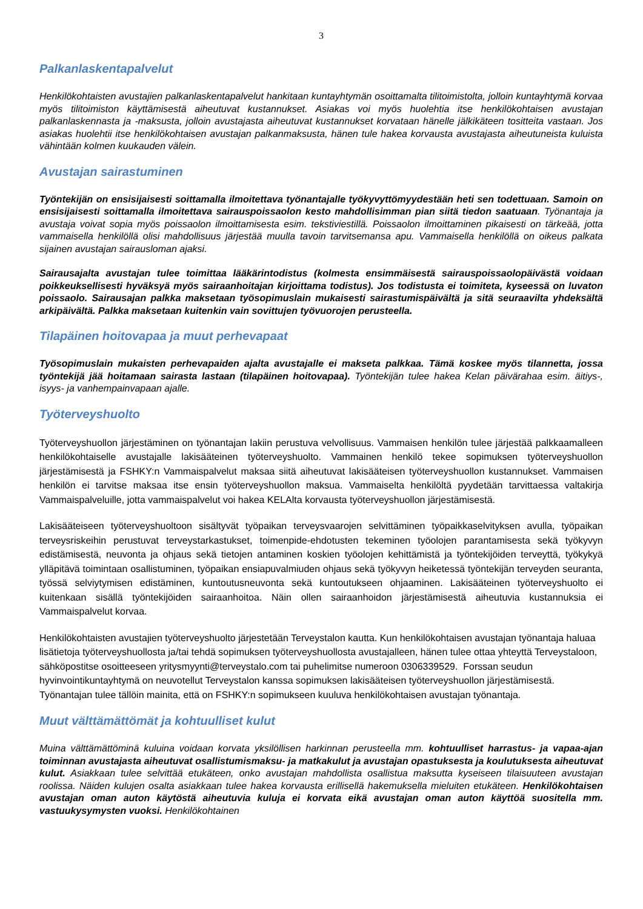3
Palkanlaskentapalvelut
Henkilökohtaisten avustajien palkanlaskentapalvelut hankitaan kuntayhtymän osoittamalta tilitoimistolta, jolloin kuntayhtymä korvaa myös tilitoimiston käyttämisestä aiheutuvat kustannukset. Asiakas voi myös huolehtia itse henkilökohtaisen avustajan palkanlaskennasta ja -maksusta, jolloin avustajasta aiheutuvat kustannukset korvataan hänelle jälkikäteen tositteita vastaan. Jos asiakas huolehtii itse henkilökohtaisen avustajan palkanmaksusta, hänen tule hakea korvausta avustajasta aiheutuneista kuluista vähintään kolmen kuukauden välein.
Avustajan sairastuminen
Työntekijän on ensisijaisesti soittamalla ilmoitettava työnantajalle työkyvyttömyydestään heti sen todettuaan. Samoin on ensisijaisesti soittamalla ilmoitettava sairauspoissaolon kesto mahdollisimman pian siitä tiedon saatuaan. Työnantaja ja avustaja voivat sopia myös poissaolon ilmoittamisesta esim. tekstiviestillä. Poissaolon ilmoittaminen pikaisesti on tärkeää, jotta vammaisella henkilöllä olisi mahdollisuus järjestää muulla tavoin tarvitsemansa apu. Vammaisella henkilöllä on oikeus palkata sijainen avustajan sairausloman ajaksi.
Sairausajalta avustajan tulee toimittaa lääkärintodistus (kolmesta ensimmäisestä sairauspoissaolopäivästä voidaan poikkeuksellisesti hyväksyä myös sairaanhoitajan kirjoittama todistus). Jos todistusta ei toimiteta, kyseessä on luvaton poissaolo. Sairausajan palkka maksetaan työsopimuslain mukaisesti sairastumispäivältä ja sitä seuraavilta yhdeksältä arkipäivältä. Palkka maksetaan kuitenkin vain sovittujen työvuorojen perusteella.
Tilapäinen hoitovapaa ja muut perhevapaat
Työsopimuslain mukaisten perhevapaiden ajalta avustajalle ei makseta palkkaa. Tämä koskee myös tilannetta, jossa työntekijä jää hoitamaan sairasta lastaan (tilapäinen hoitovapaa). Työntekijän tulee hakea Kelan päivärahaa esim. äitiys-, isyys- ja vanhempainvapaan ajalle.
Työterveyshuolto
Työterveyshuollon järjestäminen on työnantajan lakiin perustuva velvollisuus. Vammaisen henkilön tulee järjestää palkkaamalleen henkilökohtaiselle avustajalle lakisääteinen työterveyshuolto. Vammainen henkilö tekee sopimuksen työterveyshuollon järjestämisestä ja FSHKY:n Vammaispalvelut maksaa siitä aiheutuvat lakisääteisen työterveyshuollon kustannukset. Vammaisen henkilön ei tarvitse maksaa itse ensin työterveyshuollon maksua. Vammaiselta henkilöltä pyydetään tarvittaessa valtakirja Vammaispalveluille, jotta vammaispalvelut voi hakea KELAlta korvausta työterveyshuollon järjestämisestä.
Lakisääteiseen työterveyshuoltoon sisältyvät työpaikan terveysvaarojen selvittäminen työpaikkaselvityksen avulla, työpaikan terveysriskeihin perustuvat terveystarkastukset, toimenpide-ehdotusten tekeminen työolojen parantamisesta sekä työkyvyn edistämisestä, neuvonta ja ohjaus sekä tietojen antaminen koskien työolojen kehittämistä ja työntekijöiden terveyttä, työkykyä ylläpitävä toimintaan osallistuminen, työpaikan ensiapuvalmiuden ohjaus sekä työkyvyn heiketessä työntekijän terveyden seuranta, työssä selviytymisen edistäminen, kuntoutusneuvonta sekä kuntoutukseen ohjaaminen. Lakisääteinen työterveyshuolto ei kuitenkaan sisällä työntekijöiden sairaanhoitoa. Näin ollen sairaanhoidon järjestämisestä aiheutuvia kustannuksia ei Vammaispalvelut korvaa.
Henkilökohtaisten avustajien työterveyshuolto järjestetään Terveystalon kautta. Kun henkilökohtaisen avustajan työnantaja haluaa lisätietoja työterveyshuollosta ja/tai tehdä sopimuksen työterveyshuollosta avustajalleen, hänen tulee ottaa yhteyttä Terveystaloon, sähköpostitse osoitteeseen yritysmyynti@terveystalo.com tai puhelimitse numeroon 0306339529. Forssan seudun hyvinvointikuntayhtymä on neuvotellut Terveystalon kanssa sopimuksen lakisääteisen työterveyshuollon järjestämisestä. Työnantajan tulee tällöin mainita, että on FSHKY:n sopimukseen kuuluva henkilökohtaisen avustajan työnantaja.
Muut välttämättömät ja kohtuulliset kulut
Muina välttämättöminä kuluina voidaan korvata yksilöllisen harkinnan perusteella mm. kohtuulliset harrastus- ja vapaa-ajan toiminnan avustajasta aiheutuvat osallistumismaksu- ja matkakulut ja avustajan opastuksesta ja koulutuksesta aiheutuvat kulut. Asiakkaan tulee selvittää etukäteen, onko avustajan mahdollista osallistua maksutta kyseiseen tilaisuuteen avustajan roolissa. Näiden kulujen osalta asiakkaan tulee hakea korvausta erillisellä hakemuksella mieluiten etukäteen. Henkilökohtaisen avustajan oman auton käytöstä aiheutuvia kuluja ei korvata eikä avustajan oman auton käyttöä suositella mm. vastuukysymysten vuoksi. Henkilökohtainen